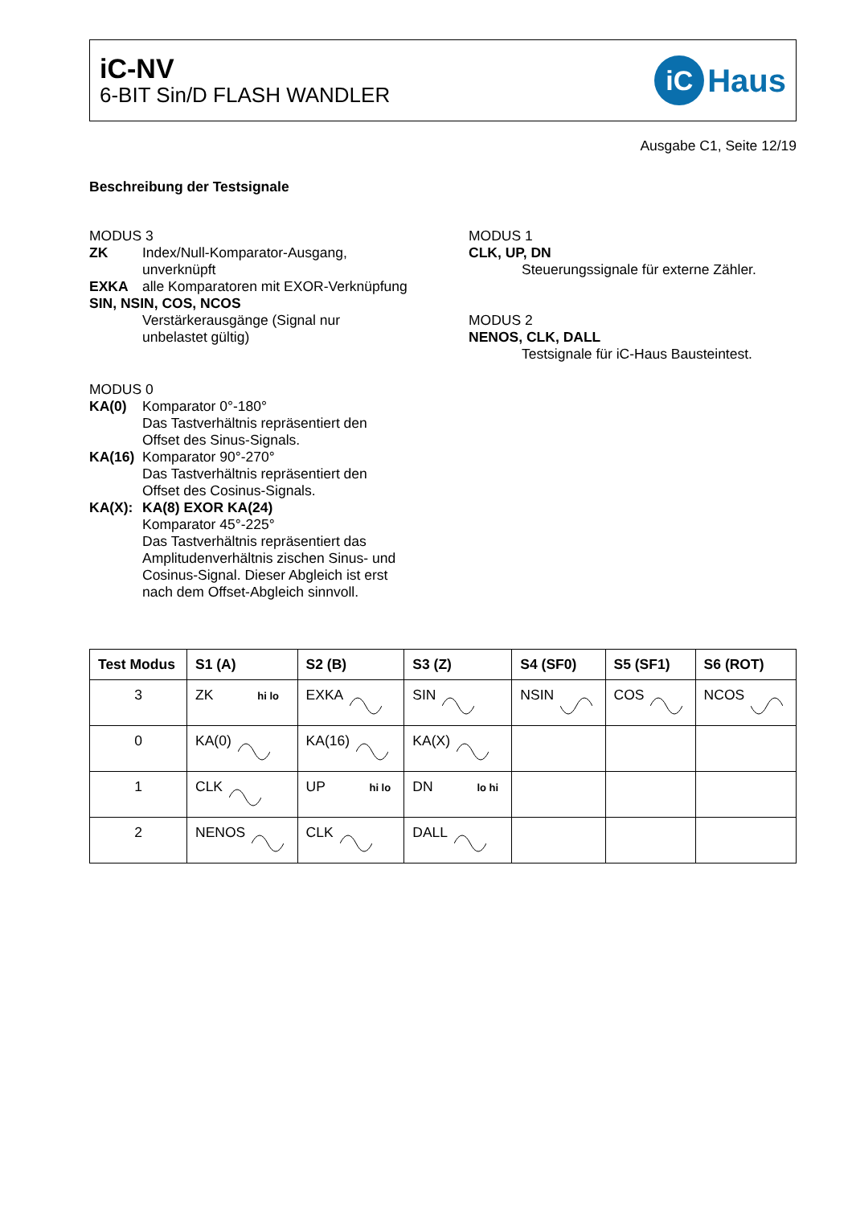iC-NV
6-BIT Sin/D FLASH WANDLER
iC Haus
Ausgabe C1, Seite 12/19
Beschreibung der Testsignale
MODUS 3
ZK
Index/Null-Komparator-Ausgang,
unverknüpft
EXKA
alle Komparatoren mit EXOR-Verknüpfung
SIN, NSIN, COS, NCOS
Verstärkerausgänge (Signal nur
unbelastet gültig)
MODUS 0
KA(0)
Komparator 0°-180°
Das Tastverhältnis repräsentiert den
Offset des Sinus-Signals.
KA(16)
Komparator 90°-270°
Das Tastverhältnis repräsentiert den
Offset des Cosinus-Signals.
KA(X):
KA(8) EXOR KA(24)
Komparator 45°-225°
Das Tastverhältnis repräsentiert das
Amplitudenverhältnis zischen Sinus- und
Cosinus-Signal. Dieser Abgleich ist erst
nach dem Offset-Abgleich sinnvoll.
MODUS 1
CLK, UP, DN
Steuerungssignale für externe Zähler.
MODUS 2
NENOS, CLK, DALL
Testsignale für iC-Haus Bausteintest.
| Test Modus | S1 (A) | S2 (B) | S3 (Z) | S4 (SF0) | S5 (SF1) | S6 (ROT) |
| --- | --- | --- | --- | --- | --- | --- |
| 3 | ZK hi lo | EXKA | SIN | NSIN | COS | NCOS |
| 0 | KA(0) | KA(16) | KA(X) | | | |
| 1 | CLK | UP hi lo | DN lo hi | | | |
| 2 | NENOS | CLK | DALL | | | |